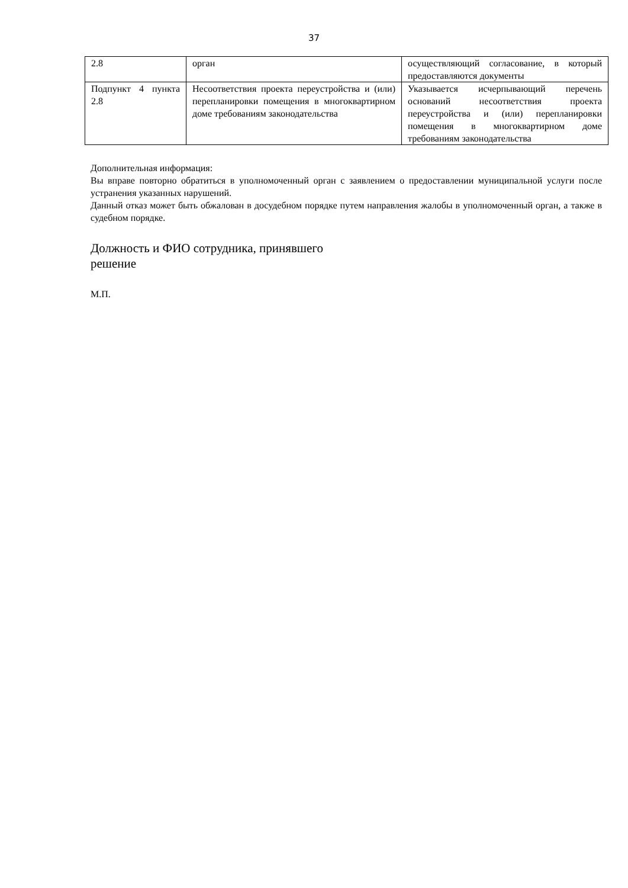37
| 2.8 | орган | осуществляющий согласование, в который предоставляются документы |
| Подпункт 4 пункта 2.8 | Несоответствия проекта переустройства и (или) перепланировки помещения в многоквартирном доме требованиям законодательства | Указывается исчерпывающий перечень оснований несоответствия проекта переустройства и (или) перепланировки помещения в многоквартирном доме требованиям законодательства |
Дополнительная информация:
Вы вправе повторно обратиться в уполномоченный орган с заявлением о предоставлении муниципальной услуги после устранения указанных нарушений.
Данный отказ может быть обжалован в досудебном порядке путем направления жалобы в уполномоченный орган, а также в судебном порядке.
Должность и ФИО сотрудника, принявшего
решение
М.П.